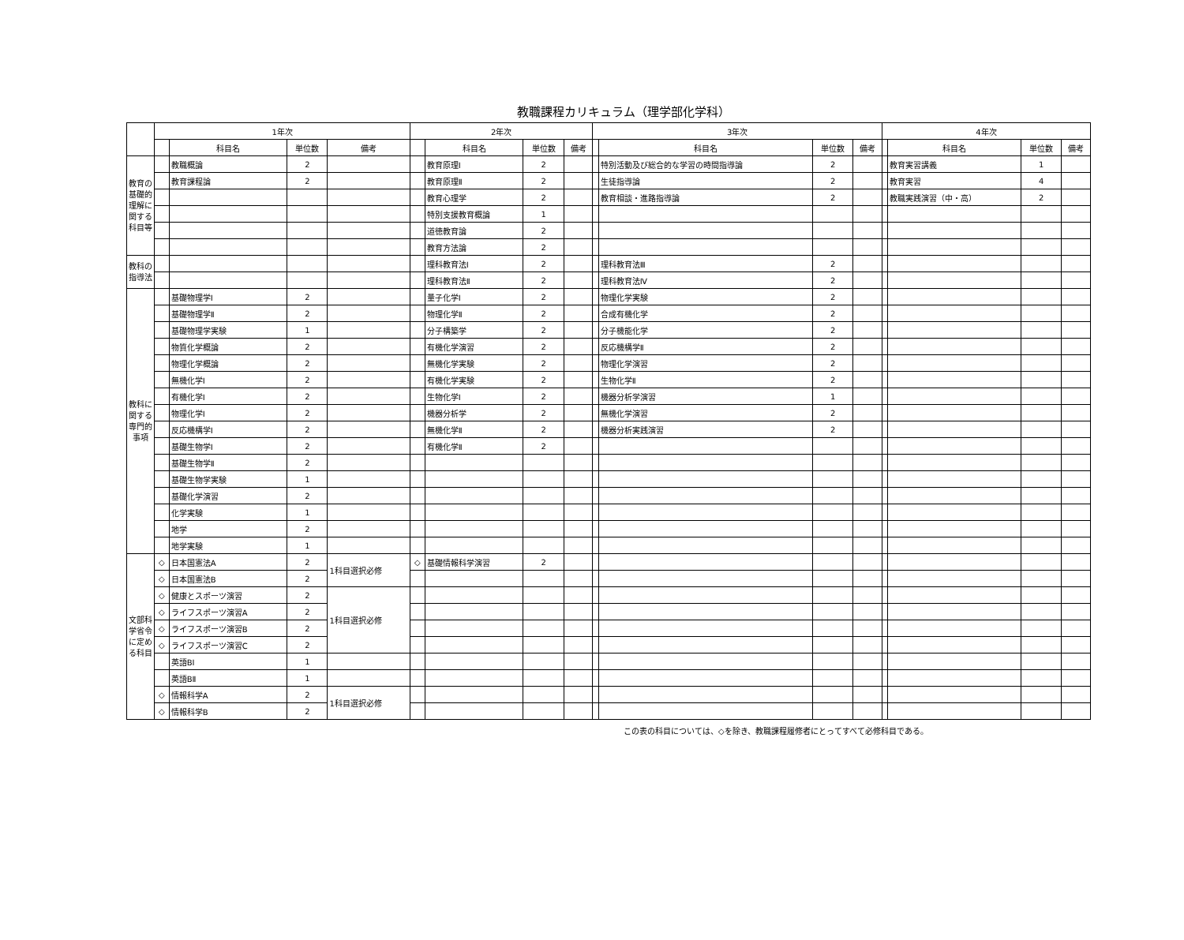教職課程カリキュラム（理学部化学科）
| | 1年次 | | | | 2年次 | | | | 3年次 | | | | 4年次 | | | |
| --- | --- | --- | --- | --- | --- | --- | --- | --- | --- | --- | --- | --- | --- | --- | --- | --- |
| | | 科目名 | 単位数 | 備考 | | 科目名 | 単位数 | 備考 | | 科目名 | 単位数 | 備考 | | 科目名 | 単位数 | 備考 |
| 教育の基礎的理解に関する科目等 | | 教職概論 | 2 | | | 教育原理Ⅰ | 2 | | | 特別活動及び総合的な学習の時間指導論 | 2 | | | 教育実習講義 | 1 | |
| | | 教育課程論 | 2 | | | 教育原理Ⅱ | 2 | | | 生徒指導論 | 2 | | | 教育実習 | 4 | |
| | | | | | | 教育心理学 | 2 | | | 教育相談・進路指導論 | 2 | | | 教職実践演習（中・高） | 2 | |
| | | | | | | 特別支援教育概論 | 1 | | | | | | | | | |
| | | | | | | 道徳教育論 | 2 | | | | | | | | | |
| | | | | | | 教育方法論 | 2 | | | | | | | | | |
| 教科の指導法 | | | | | | 理科教育法Ⅰ | 2 | | | 理科教育法Ⅲ | 2 | | | | | |
| | | | | | | 理科教育法Ⅱ | 2 | | | 理科教育法Ⅳ | 2 | | | | | |
| 教科に関する専門的事項 | | 基礎物理学Ⅰ | 2 | | | 量子化学Ⅰ | 2 | | | 物理化学実験 | 2 | | | | | |
| | | 基礎物理学Ⅱ | 2 | | | 物理化学Ⅱ | 2 | | | 合成有機化学 | 2 | | | | | |
| | | 基礎物理学実験 | 1 | | | 分子構築学 | 2 | | | 分子機能化学 | 2 | | | | | |
| | | 物質化学概論 | 2 | | | 有機化学演習 | 2 | | | 反応機構学Ⅱ | 2 | | | | | |
| | | 物理化学概論 | 2 | | | 無機化学実験 | 2 | | | 物理化学演習 | 2 | | | | | |
| | | 無機化学Ⅰ | 2 | | | 有機化学実験 | 2 | | | 生物化学Ⅱ | 2 | | | | | |
| | | 有機化学Ⅰ | 2 | | | 生物化学Ⅰ | 2 | | | 機器分析学演習 | 1 | | | | | |
| | | 物理化学Ⅰ | 2 | | | 機器分析学 | 2 | | | 無機化学演習 | 2 | | | | | |
| | | 反応機構学Ⅰ | 2 | | | 無機化学Ⅱ | 2 | | | 機器分析実践演習 | 2 | | | | | |
| | | 基礎生物学Ⅰ | 2 | | | 有機化学Ⅱ | 2 | | | | | | | | | |
| | | 基礎生物学Ⅱ | 2 | | | | | | | | | | | | | |
| | | 基礎生物学実験 | 1 | | | | | | | | | | | | | |
| | | 基礎化学演習 | 2 | | | | | | | | | | | | | |
| | | 化学実験 | 1 | | | | | | | | | | | | | |
| | | 地学 | 2 | | | | | | | | | | | | | |
| | | 地学実験 | 1 | | | | | | | | | | | | | |
| 文部科学省令に定める科目 | ◇ | 日本国憲法A | 2 | 1科目選択必修 | ◇ | 基礎情報科学演習 | 2 | | | | | | | | | |
| | ◇ | 日本国憲法B | 2 | | | | | | | | | | | | | |
| | ◇ | 健康とスポーツ演習 | 2 | 1科目選択必修 | | | | | | | | | | | | |
| | ◇ | ライフスポーツ演習A | 2 | | | | | | | | | | | | | |
| | ◇ | ライフスポーツ演習B | 2 | | | | | | | | | | | | | |
| | ◇ | ライフスポーツ演習C | 2 | | | | | | | | | | | | | |
| | | 英語BⅠ | 1 | | | | | | | | | | | | | |
| | | 英語BⅡ | 1 | | | | | | | | | | | | | |
| | ◇ | 情報科学A | 2 | 1科目選択必修 | | | | | | | | | | | | |
| | ◇ | 情報科学B | 2 | | | | | | | | | | | | | |
この表の科目については、◇を除き、教職課程履修者にとってすべて必修科目である。